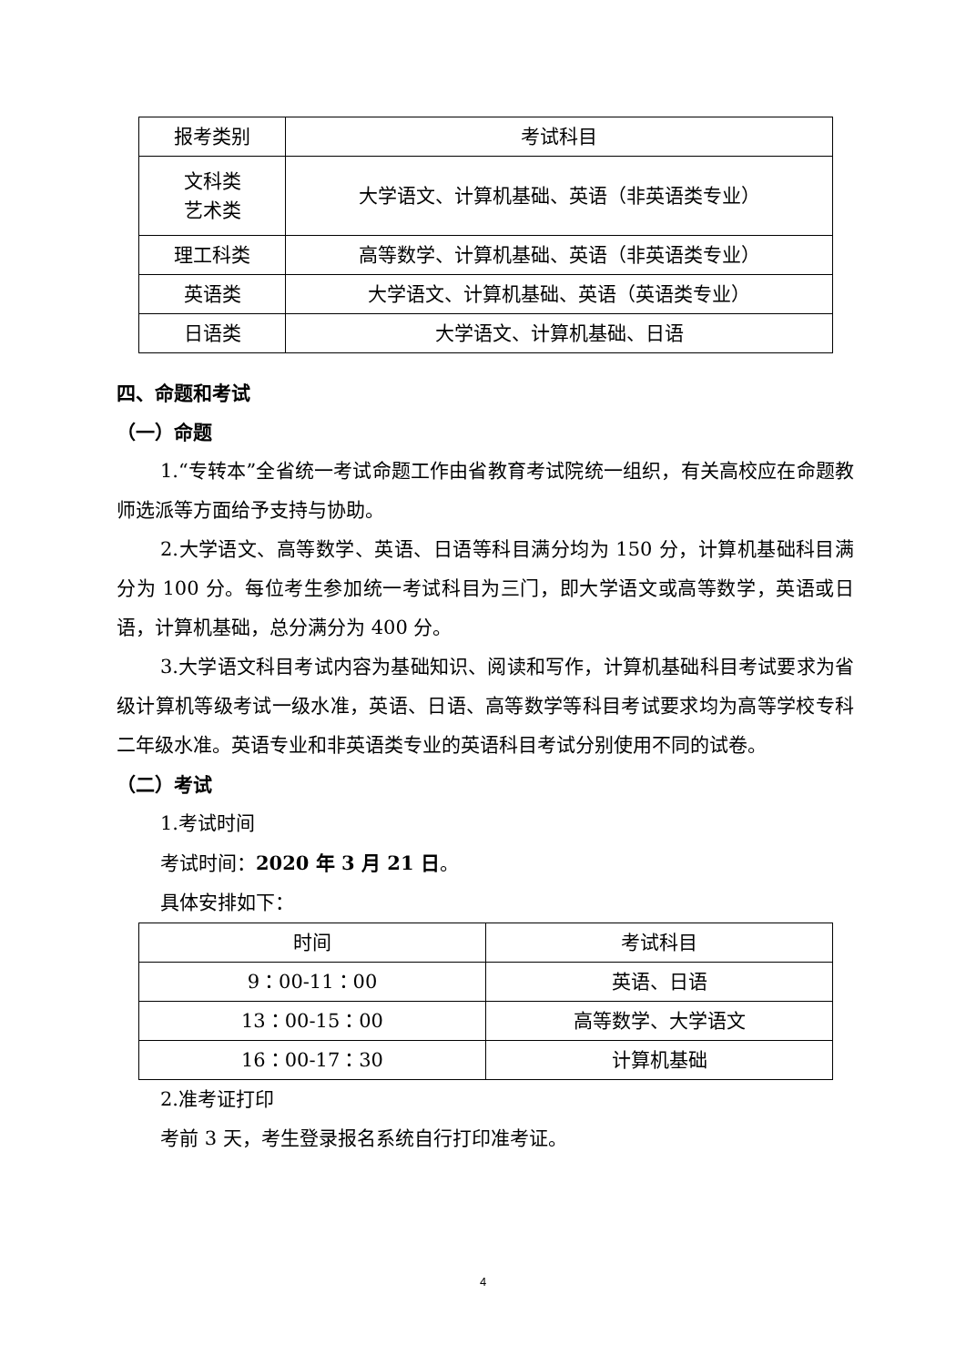| 报考类别 | 考试科目 |
| 文科类 艺术类 | 大学语文、计算机基础、英语（非英语类专业） |
| 理工科类 | 高等数学、计算机基础、英语（非英语类专业） |
| 英语类 | 大学语文、计算机基础、英语（英语类专业） |
| 日语类 | 大学语文、计算机基础、日语 |
四、命题和考试
（一）命题
1.“专转本”全省统一考试命题工作由省教育考试院统一组织，有关高校应在命题教师选派等方面给予支持与协助。
2.大学语文、高等数学、英语、日语等科目满分均为 150 分，计算机基础科目满分为 100 分。每位考生参加统一考试科目为三门，即大学语文或高等数学，英语或日语，计算机基础，总分满分为 400 分。
3.大学语文科目考试内容为基础知识、阅读和写作，计算机基础科目考试要求为省级计算机等级考试一级水准，英语、日语、高等数学等科目考试要求均为高等学校专科二年级水准。英语专业和非英语类专业的英语科目考试分别使用不同的试卷。
（二）考试
1.考试时间
考试时间：2020 年 3 月 21 日。
具体安排如下：
| 时间 | 考试科目 |
| 9：00-11：00 | 英语、日语 |
| 13：00-15：00 | 高等数学、大学语文 |
| 16：00-17：30 | 计算机基础 |
2.准考证打印
考前 3 天，考生登录报名系统自行打印准考证。
4